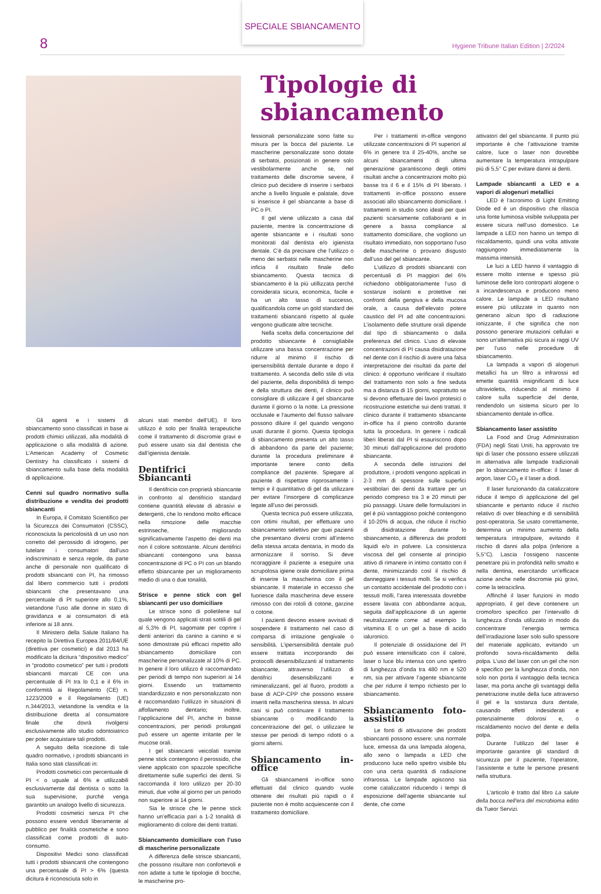SPECIALE SBIANCAMENTO
8
Hygiene Tribune Italian Edition | 2/2024
Tipologie di sbiancamento
Gli agenti e i sistemi di sbiancamento sono classificati in base ai prodotti chimici utilizzati, alla modalità di applicazione o alla modalità di azione. L’American Academy of Cosmetic Dentistry ha classificato i sistemi di sbiancamento sulla base della modalità di applicazione.
Cenni sul quadro normativo sulla distribuzione e vendita dei prodotti sbiancanti
In Europa, il Comitato Scientifico per la Sicurezza dei Consumatori (CSSC), riconosciuta la pericolosità di un uso non corretto del perossido di idrogeno, per tutelare i consumatori dall’uso indiscriminato e senza regole, da parte anche di personale non qualificato di prodotti sbiancanti con PI, ha rimosso dal libero commercio tutti i prodotti sbiancanti che presentavano una percentuale di PI superiore allo 0,1%, vietandone l’uso alle donne in stato di gravidanza e ai consumatori di età inferiore ai 18 anni.
Il Ministero della Salute Italiano ha recepito la Direttiva Europea 2011/84/UE (direttiva per cosmetici) e dal 2013 ha modificato la dicitura “dispositivo medico” in “prodotto cosmetico” per tutti i prodotti sbiancanti marcati CE con una percentuale di PI tra lo 0,1 e il 6% in conformità ai Regolamento (CE) n. 1223/2009 e il Regolamento (UE) n.344/2013, vietandone la vendita e la distribuzione diretta al consumatore finale che dovrà rivolgersi esclusivamente allo studio odontoiatrico per poter acquistare tali prodotti.
A seguito della ricezione di tale quadro normativo, i prodotti sbiancanti in Italia sono stati classificati in:
Prodotti cosmetici con percentuale di PI < o uguale al 6% e utilizzabili esclusivamente dal dentista o sotto la sua supervisione, purché venga garantito un analogo livello di sicurezza.
Prodotti cosmetici senza PI che possono essere venduti liberamente al pubblico per finalità cosmetiche e sono classificati come prodotti di auto-consumo.
Dispositivi Medici sono classificati tutti i prodotti sbiancanti che contengono una percentuale di PI > 6% (questa dicitura è riconosciuta solo in
alcuni stati membri dell’UE). Il loro utilizzo è solo per finalità terapeutiche come il trattamento di discromie gravi e può essere usato sia dal dentista che dall’igienista dentale.
Dentifrici Sbiancanti
Il dentifricio con proprietà sbiancante in confronto al dentifricio standard contiene quantità elevate di abrasivi e detergenti, che lo rendono molto efficace nella rimozione delle macchie estrinseche, migliorando significativamente l’aspetto dei denti ma non il colore sottostante. Alcuni dentifrici sbiancanti contengono una bassa concentrazione di PC o PI con un blando effetto sbiancante per un miglioramento medio di una o due tonalità.
Strisce e penne stick con gel sbiancanti per uso domiciliare
Le strisce sono di polietilene sul quale vengono applicati strati sottili di gel al 5,3% di PI, sagomate per coprire i denti anteriori da canino a canino e si sono dimostrate più efficaci rispetto allo sbiancamento domiciliare con mascherine personalizzate al 10% di PC. In genere il loro utilizzo è raccomandato per periodi di tempo non superiori ai 14 giorni. Essendo un trattamento standardizzato e non personalizzato non è raccomandato l’utilizzo in situazioni di affollamento dentario; inoltre, l’applicazione del PI, anche in basse concentrazioni, per periodi prolungati può essere un agente irritante per le mucose orali.
I gel sbiancanti veicolati tramite penne stick contengono il perossido, che viene applicato con spazzole specifiche direttamente sulle superfici dei denti. Si raccomanda il loro utilizzo per 20-30 minuti, due volte al giorno per un periodo non superiore ai 14 giorni.
Sia le strisce che le penne stick hanno un’efficacia pari a 1-2 tonalità di miglioramento di colore dei denti trattati.
Sbiancamento domiciliare con l’uso di mascherine personalizzate
A differenza delle strisce sbiancanti, che possono risultare non confortevoli e non adatte a tutte le tipologie di bocche, le mascherine pro-
fessionali personalizzate sono fatte su misura per la bocca del paziente. Le mascherine personalizzate sono dotate di serbatoi, posizionati in genere solo vestibolarmente anche se, nel trattamento delle discromie severe, il clinico può decidere di inserire i serbatoi anche a livello linguale e palatale, dove si inserisce il gel sbiancante a base di PC o PI.
Il gel viene utilizzato a casa dal paziente, mentre la concentrazione di agente sbiancante e i risultati sono monitorati dal dentista e/o igienista dentale. C’è da precisare che l’utilizzo o meno dei serbatoi nelle mascherine non inficia il risultato finale dello sbiancamento. Questa tecnica di sbiancamento è la più utillizzata perché considerata sicura, economica, facile e ha un alto tasso di successo, qualificandola come un gold standard dei trattamenti sbiancanti rispetto al quale vengono giudicate altre tecniche.
Nella scelta della concertazione del prodotto sbiancante è consigliabile utilizzare una bassa concentrazione per ridurre al minimo il rischio di ipersensibilità dentale durante e dopo il trattamento. A seconda dello stile di vita del paziente, della disponibilità di tempo e della struttura dei denti, il clinico può consigliare di utilizzare il gel sbiancante durante il giorno o la notte. La pressione occlusale e l’aumento del flusso salivare possono diluire il gel quando vengono usati durante il giorno. Questa tipologia di sbiancamento presenta un alto tasso di abbandono da parte del paziente; durante la procedura preliminare è importante tenere conto della compliance del paziente. Spiegare al paziente di rispettare rigorosamente i tempi e il quantitativo di gel da utilizzare per evitare l’insorgere di complicanze legate all’uso dei perossidi.
Questa tecnica può essere utilizzata, con ottimi risultati, per effettuare uno sbiancamento selettivo per quei pazienti che presentano diversi cromi all’interno della stessa arcata dentaria, in modo da armonizzare il sorriso. Si deve ncoraggiare il paziente a eseguire una scrupolosa igiene orale domiciliare prima di inserire la mascherina con il gel sbiancante. Il materiale in eccesso che fuoriesce dalla mascherina deve essere rimosso con dei rotoli di cotone, garzine o cotone.
I pazienti devono essere avvisati di sospendere il trattamento nel caso di comparsa di irritazione gengivale o sensibilità. L’ipersensibilità dentale può essere trattata incorporando dei protocolli desensibilizzanti al trattamento sbiancante, attraverso l’utilizzo di dentifrici desensibilizzanti e rimineralizzanti, gel al fluoro, prodotti a base di ACP-CPP che possono essere inseriti nella mascherina stessa. In alcuni casi si può continuare il trattamento sbiancante o modificando la concentrazione del gel, o utilizzare le stesse per periodi di tempo ridotti o a giorni alterni.
Sbiancamento in-office
Gli sbiancamenti in-office sono effettuati dal clinico quando vuole ottenere dei risultati più rapidi o il paziente non è molto acquiescente con il trattamento domiciliare.
Per i trattamenti in-office vengono utilizzate concentrazioni di PI superiori al 6% in genere tra il 25-40%, anche se alcuni sbiancamenti di ultima generazione garantiscono degli ottimi risultati anche a concentrazioni molto più basse tra il 6 e il 15% di PI liberato. I trattamenti in-office possono essere associati allo sbiancamento domiciliare. I trattamenti in studio sono ideali per quei pazienti scarsamente collaboranti e in genere a bassa compliance al trattamento domiciliare, che vogliono un risultato immediato, non sopportano l’uso delle mascherine o provano disgusto dall’uso del gel sbiancante.
L’utilizzo di prodotti sbiancanti con percentuali di PI maggiori del 6% richiedono obbligatoriamente l’uso di sostanze isolanti e protettive nei confronti della gengiva e della mucosa orale, a causa dell’elevato potere caustico del PI ad alte concentrazioni. L’isolamento delle strutture orali dipende dal tipo di sbiancamento o dalla preferenza del clinico. L’uso di elevate concentrazioni di PI causa disidratazione nel dente con il rischio di avere una falsa interpretazione dei risultati da parte del clinico: è opportuno verificare il risultato del trattamento non solo a fine seduta ma a distanza di 15 giorni, soprattutto se si devono effettuare dei lavori protesici o ricostruzione estetiche sui denti trattati. Il clinico durante il trattamento sbiancante in-office ha il pieno controllo durante tutta la procedura. In genere i radicali liberi liberati dal PI si esauriscono dopo 30 minuti dall’applicazione del prodotto sbiancante.
A seconda delle istruzioni del produttore, i prodotti vengono applicati in 2-3 mm di spessore sulle superfici vestibolari dei denti da trattare per un periodo compreso tra 3 e 20 minuti per più passaggi. Usare delle formulazioni in gel è più vantaggioso poiché contengono il 10-20% di acqua, che riduce il rischio di disidratazione durante lo sbiancamento, a differenza dei prodotti liquidi e/o in polvere. La consistenza viscosa del gel consente al principio attivo di rimanere in intimo contatto con il dente, minimizzando così il rischio di danneggiare i tessuti molli. Se si verifica un contatto accidentale del prodotto con i tessuti molli, l’area interessata dovrebbe essere lavata con abbondante acqua, seguita dall’applicazione di un agente neutralizzante come ad esempio la vitamina E o un gel a base di acido ialuronico.
Il potenziale di ossidazione del PI può essere intensificato con il calore, laser o luce blu intensa con uno spettro di lunghezza d’onda tra 480 nm e 520 nm, sia per attivare l’agente sbiancante che per ridurre il tempo richiesto per lo sbiancamento.
Sbiancamento foto-assistito
Le fonti di attivazione dei prodotti sbiancanti possono essere: una normale luce, emessa da una lampada alogena, allo xeno o lampada a LED che producono luce nello spettro visibile blu con una certa quantità di radiazione infrarossa. Le lampade agiscono sia come catalizzatori riducendo i tempi di esposizione dell’agente sbiancante sul dente, che come
attivatori del gel sbiancante. Il punto più importante è che l’attivazione tramite calore, luce o laser non dovrebbe aumentare la temperatura intrapulpare più di 5,5° C per evitare danni ai denti.
Lampade sbiancanti a LED e a vapori di alogenuri metallici
LED è l’acronimo di Light Emitting Diode ed è un dispositivo che rilascia una fonte luminosa visibile sviluppata per essere sicura nell’uso domestico. Le lampade a LED non hanno un tempo di riscaldamento, quindi una volta attivate raggiungono immediatamente la massima intensità.
Le luci a LED hanno il vantaggio di essere molto intense e spesso più luminose delle loro controparti alogene o a incandescenza e producono meno calore. Le lampade a LED risultano essere più utilizzate in quanto non generano alcun tipo di radiazione ionizzante, il che significa che non possono generare mutazioni cellulari e sono un’alternativa più sicura ai raggi UV per l’uso nelle procedure di sbiancamento.
La lampada a vapori di alogenuri metallici ha un filtro a infrarossi ed emette quantità insignificanti di luce ultravioletta, riducendo al minimo il calore sulla superficie del dente, rendendolo un sistema sicuro per lo sbiancamento dentale in-office.
Sbiancamento laser assistito
La Food and Drug Administration (FDA) negli Stati Uniti, ha approvato tre tipi di laser che possono essere utilizzati in alternativa alle lampade tradizionali per lo sbiancamento in-office: il laser di argon, laser CO<sub>2</sub> e il laser a diodi.
Il laser funzionando da catalizzatore riduce il tempo di applicazione del gel sbiancante e pertanto riduce il rischio relativo di over bleaching e di sensibilità post-operatoria. Se usato correttamente, determina un minimo aumento della temperatura intrapulpare, evitando il rischio di danni alla polpa (inferiore a 5,5°C). Lascia l’ossigeno nascente penetrare più in profondità nello smalto e nella dentina, esercitando un’efficace azione anche nelle discromie più gravi, come la tetraciclina.
Affinché il laser funzioni in modo appropriato, il gel deve contenere un cromoforo specifico per l’intervallo di lunghezza d’onda utilizzato in modo da concentrare l’energia termica dell’irradiazione laser solo sullo spessore del materiale applicato, evitando un profondo sovra-riscaldamento della polpa. L’uso del laser con un gel che non è specifico per la lunghezza d’onda, non solo non porta il vantaggio della tecnica laser, ma porta anche gli svantaggi della penetrazione inutile della luce attraverso il gel e la sostanza dura dentale, causando effetti indesiderati e potenzialmente dolorosi e, o riscaldamento nocivo del dente e della polpa.
Durante l’utilizzo del laser è importante garantire gli standard di sicurezza per il paziente, l’operatore, l’assistente e tutte le persone presenti nella struttura.
L'articolo è tratto dal libro La salute della bocca nell'era del microbioma edito da Tueor Servizi.